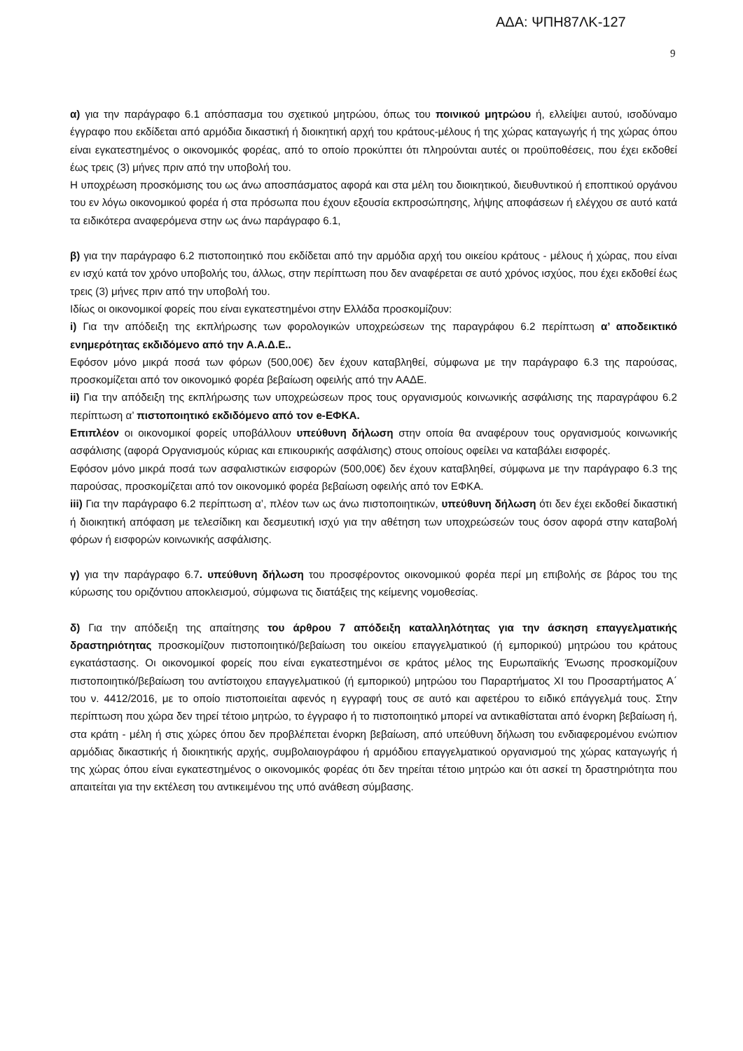ΑΔΑ: ΨΠΗ87ΛΚ-127
9
α) για την παράγραφο 6.1 απόσπασμα του σχετικού μητρώου, όπως του ποινικού μητρώου ή, ελλείψει αυτού, ισοδύναμο έγγραφο που εκδίδεται από αρμόδια δικαστική ή διοικητική αρχή του κράτους-μέλους ή της χώρας καταγωγής ή της χώρας όπου είναι εγκατεστημένος ο οικονομικός φορέας, από το οποίο προκύπτει ότι πληρούνται αυτές οι προϋποθέσεις, που έχει εκδοθεί έως τρεις (3) μήνες πριν από την υποβολή του.
Η υποχρέωση προσκόμισης του ως άνω αποσπάσματος αφορά και στα μέλη του διοικητικού, διευθυντικού ή εποπτικού οργάνου του εν λόγω οικονομικού φορέα ή στα πρόσωπα που έχουν εξουσία εκπροσώπησης, λήψης αποφάσεων ή ελέγχου σε αυτό κατά τα ειδικότερα αναφερόμενα στην ως άνω παράγραφο 6.1,
β) για την παράγραφο 6.2 πιστοποιητικό που εκδίδεται από την αρμόδια αρχή του οικείου κράτους - μέλους ή χώρας, που είναι εν ισχύ κατά τον χρόνο υποβολής του, άλλως, στην περίπτωση που δεν αναφέρεται σε αυτό χρόνος ισχύος, που έχει εκδοθεί έως τρεις (3) μήνες πριν από την υποβολή του.
Ιδίως οι οικονομικοί φορείς που είναι εγκατεστημένοι στην Ελλάδα προσκομίζουν:
i) Για την απόδειξη της εκπλήρωσης των φορολογικών υποχρεώσεων της παραγράφου 6.2 περίπτωση α’ αποδεικτικό ενημερότητας εκδιδόμενο από την Α.Α.Δ.Ε..
Εφόσον μόνο μικρά ποσά των φόρων (500,00€) δεν έχουν καταβληθεί, σύμφωνα με την παράγραφο 6.3 της παρούσας, προσκομίζεται από τον οικονομικό φορέα βεβαίωση οφειλής από την ΑΑΔΕ.
ii) Για την απόδειξη της εκπλήρωσης των υποχρεώσεων προς τους οργανισμούς κοινωνικής ασφάλισης της παραγράφου 6.2 περίπτωση α’ πιστοποιητικό εκδιδόμενο από τον e-ΕΦΚΑ.
Επιπλέον οι οικονομικοί φορείς υποβάλλουν υπεύθυνη δήλωση στην οποία θα αναφέρουν τους οργανισμούς κοινωνικής ασφάλισης (αφορά Οργανισμούς κύριας και επικουρικής ασφάλισης) στους οποίους οφείλει να καταβάλει εισφορές.
Εφόσον μόνο μικρά ποσά των ασφαλιστικών εισφορών (500,00€) δεν έχουν καταβληθεί, σύμφωνα με την παράγραφο 6.3 της παρούσας, προσκομίζεται από τον οικονομικό φορέα βεβαίωση οφειλής από τον ΕΦΚΑ.
iii) Για την παράγραφο 6.2 περίπτωση α’, πλέον των ως άνω πιστοποιητικών, υπεύθυνη δήλωση ότι δεν έχει εκδοθεί δικαστική ή διοικητική απόφαση με τελεσίδικη και δεσμευτική ισχύ για την αθέτηση των υποχρεώσεών τους όσον αφορά στην καταβολή φόρων ή εισφορών κοινωνικής ασφάλισης.
γ) για την παράγραφο 6.7. υπεύθυνη δήλωση του προσφέροντος οικονομικού φορέα περί μη επιβολής σε βάρος του της κύρωσης του οριζόντιου αποκλεισμού, σύμφωνα τις διατάξεις της κείμενης νομοθεσίας.
δ) Για την απόδειξη της απαίτησης του άρθρου 7 απόδειξη καταλληλότητας για την άσκηση επαγγελματικής δραστηριότητας προσκομίζουν πιστοποιητικό/βεβαίωση του οικείου επαγγελματικού (ή εμπορικού) μητρώου του κράτους εγκατάστασης. Οι οικονομικοί φορείς που είναι εγκατεστημένοι σε κράτος μέλος της Ευρωπαϊκής Ένωσης προσκομίζουν πιστοποιητικό/βεβαίωση του αντίστοιχου επαγγελματικού (ή εμπορικού) μητρώου του Παραρτήματος XI του Προσαρτήματος Α΄ του ν. 4412/2016, με το οποίο πιστοποιείται αφενός η εγγραφή τους σε αυτό και αφετέρου το ειδικό επάγγελμά τους. Στην περίπτωση που χώρα δεν τηρεί τέτοιο μητρώο, το έγγραφο ή το πιστοποιητικό μπορεί να αντικαθίσταται από ένορκη βεβαίωση ή, στα κράτη - μέλη ή στις χώρες όπου δεν προβλέπεται ένορκη βεβαίωση, από υπεύθυνη δήλωση του ενδιαφερομένου ενώπιον αρμόδιας δικαστικής ή διοικητικής αρχής, συμβολαιογράφου ή αρμόδιου επαγγελματικού οργανισμού της χώρας καταγωγής ή της χώρας όπου είναι εγκατεστημένος ο οικονομικός φορέας ότι δεν τηρείται τέτοιο μητρώο και ότι ασκεί τη δραστηριότητα που απαιτείται για την εκτέλεση του αντικειμένου της υπό ανάθεση σύμβασης.